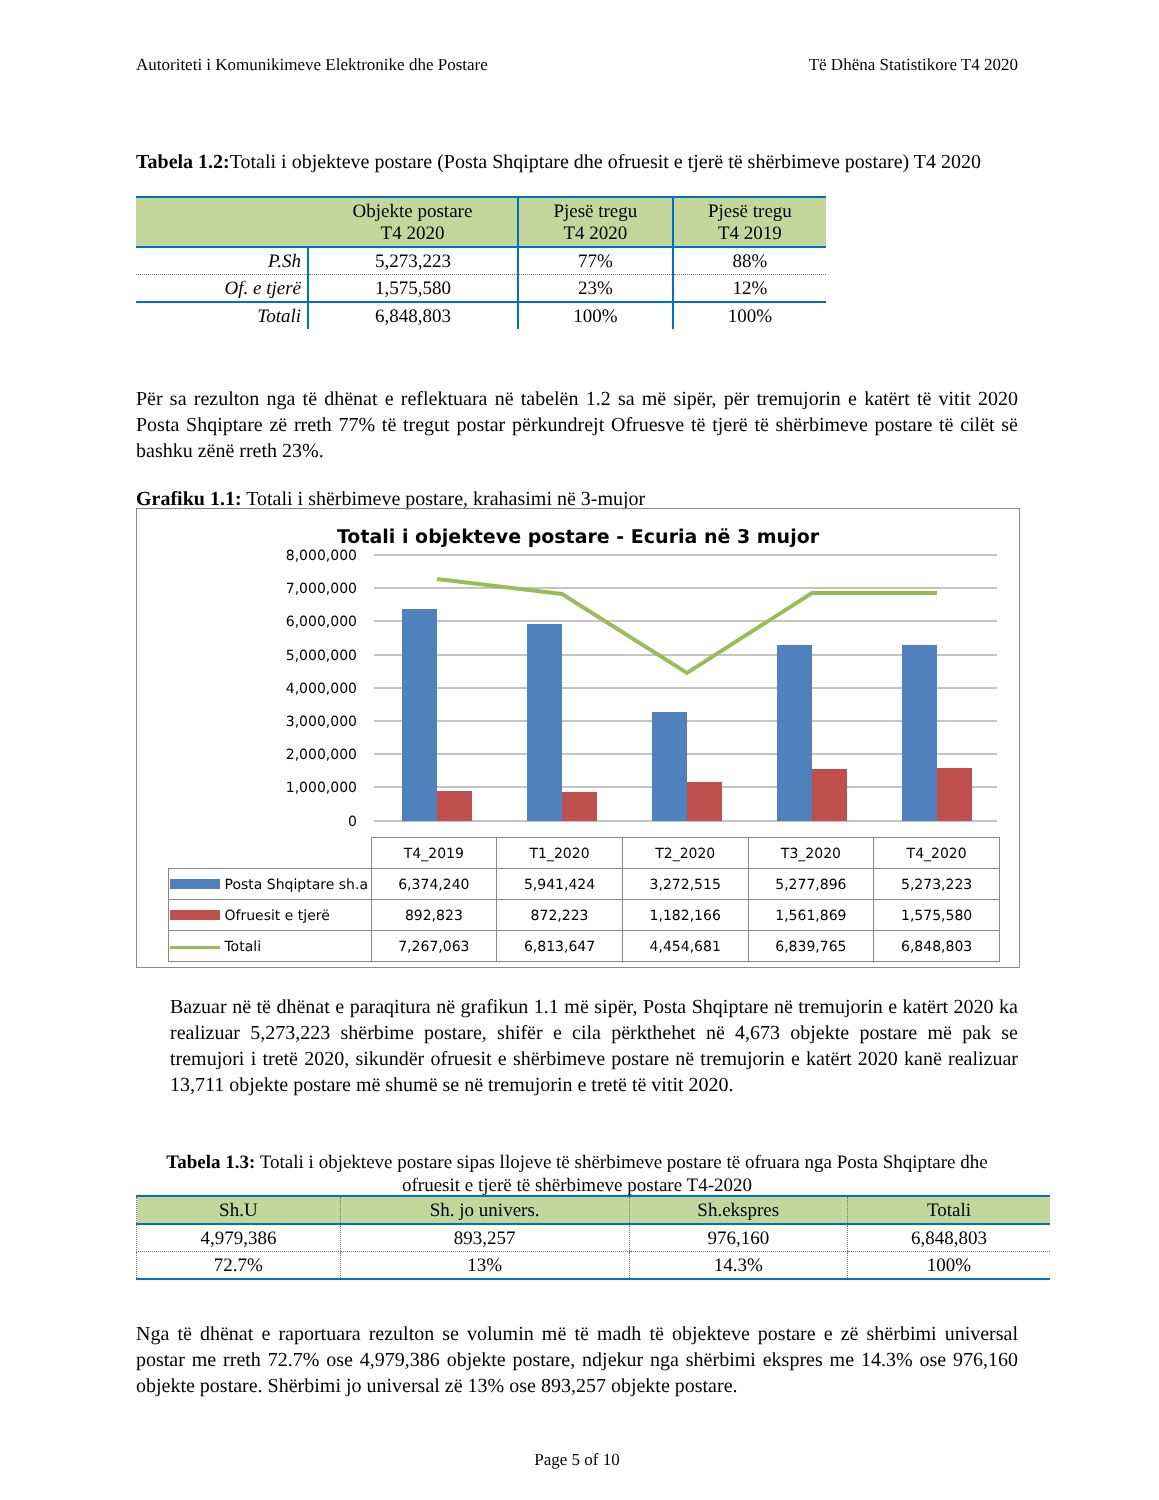Autoriteti i Komunikimeve Elektronike dhe Postare Të Dhëna Statistikore T4 2020
Tabela 1.2: Totali i objekteve postare (Posta Shqiptare dhe ofruesit e tjerë të shërbimeve postare) T4 2020
| | Objekte postare T4 2020 | Pjesë tregu T4 2020 | Pjesë tregu T4 2019 |
| --- | --- | --- | --- |
| P.Sh | 5,273,223 | 77% | 88% |
| Of. e tjerë | 1,575,580 | 23% | 12% |
| Totali | 6,848,803 | 100% | 100% |
Për sa rezulton nga të dhënat e reflektuara në tabelën 1.2 sa më sipër, për tremujorin e katërt të vitit 2020 Posta Shqiptare zë rreth 77% të tregut postar përkundrejt Ofruesve të tjerë të shërbimeve postare të cilët së bashku zënë rreth 23%.
Grafiku 1.1: Totali i shërbimeve postare, krahasimi në 3-mujor
Totali i objekteve postare - Ecuria në 3 mujor
8,000,000
7,000,000
6,000,000
5,000,000
4,000,000
3,000,000
2,000,000
1,000,000
0
| | T4_2019 | T1_2020 | T2_2020 | T3_2020 | T4_2020 |
| Posta Shqiptare sh.a | 6,374,240 | 5,941,424 | 3,272,515 | 5,277,896 | 5,273,223 |
| Ofruesit e tjerë | 892,823 | 872,223 | 1,182,166 | 1,561,869 | 1,575,580 |
| Totali | 7,267,063 | 6,813,647 | 4,454,681 | 6,839,765 | 6,848,803 |
Bazuar në të dhënat e paraqitura në grafikun 1.1 më sipër, Posta Shqiptare në tremujorin e katërt 2020 ka realizuar 5,273,223 shërbime postare, shifër e cila përkthehet në 4,673 objekte postare më pak se tremujori i tretë 2020, sikundër ofruesit e shërbimeve postare në tremujorin e katërt 2020 kanë realizuar 13,711 objekte postare më shumë se në tremujorin e tretë të vitit 2020.
Tabela 1.3: Totali i objekteve postare sipas llojeve të shërbimeve postare të ofruara nga Posta Shqiptare dhe ofruesit e tjerë të shërbimeve postare T4-2020
| Sh.U | Sh. jo univers. | Sh.ekspres | Totali |
| --- | --- | --- | --- |
| 4,979,386 | 893,257 | 976,160 | 6,848,803 |
| 72.7% | 13% | 14.3% | 100% |
Nga të dhënat e raportuara rezulton se volumin më të madh të objekteve postare e zë shërbimi universal postar me rreth 72.7% ose 4,979,386 objekte postare, ndjekur nga shërbimi ekspres me 14.3% ose 976,160 objekte postare. Shërbimi jo universal zë 13% ose 893,257 objekte postare.
Page 5 of 10